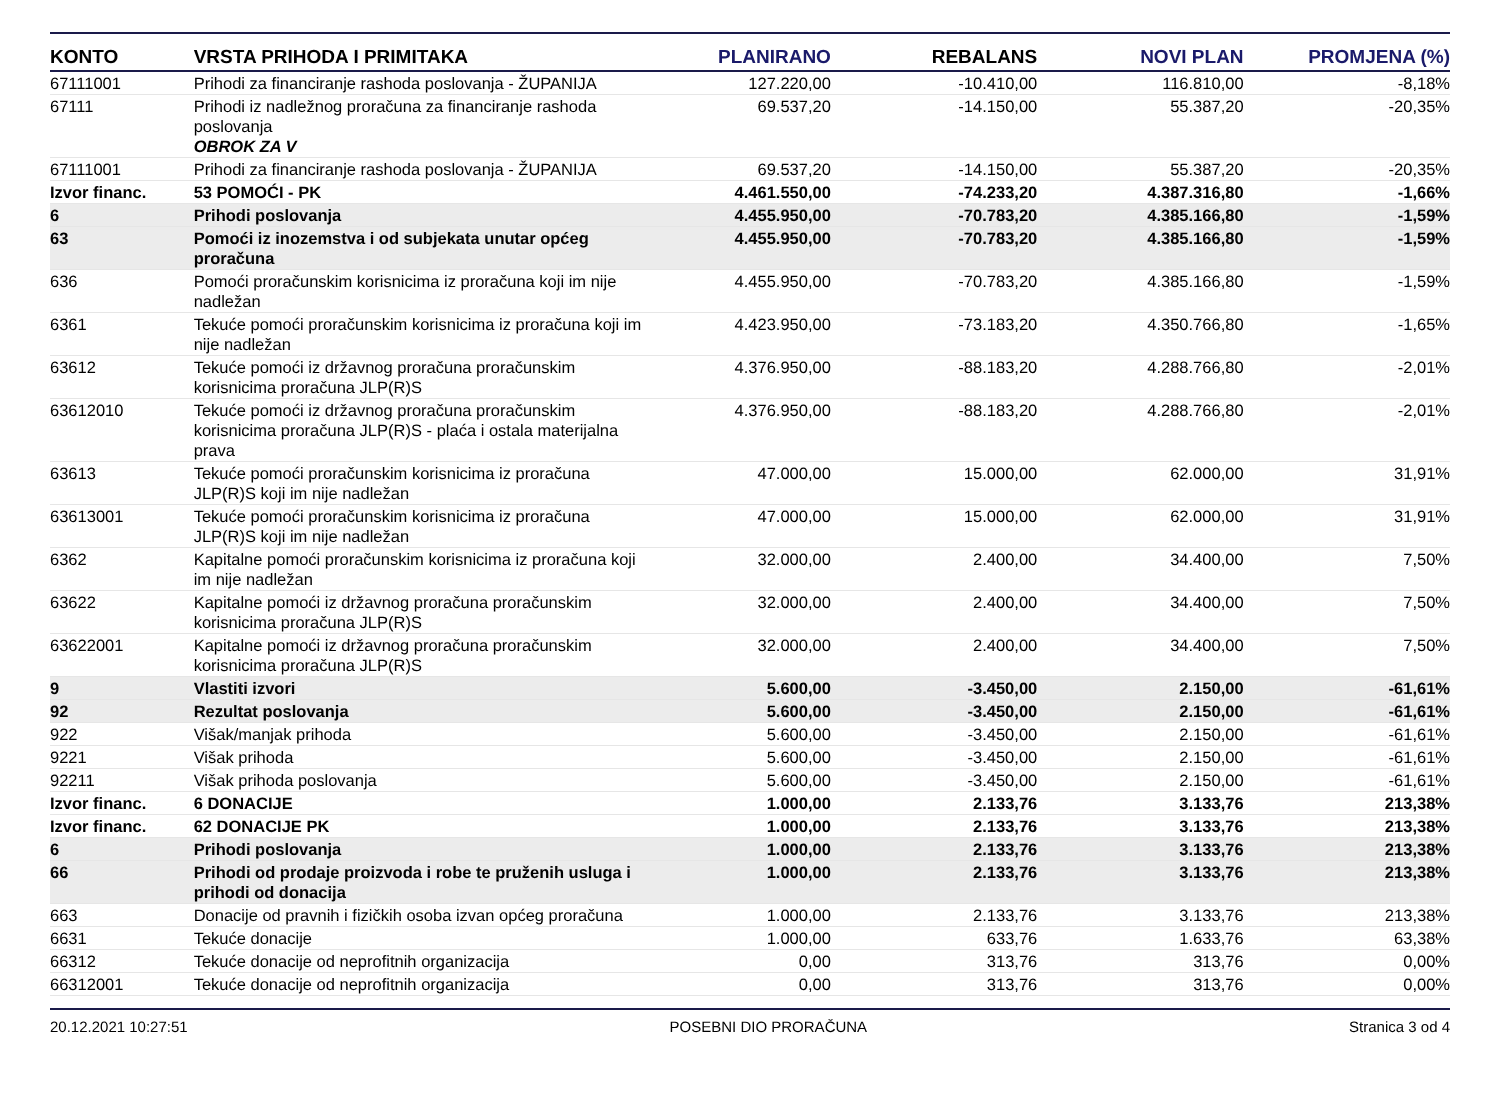| KONTO | VRSTA PRIHODA I PRIMITAKA | PLANIRANO | REBALANS | NOVI PLAN | PROMJENA (%) |
| --- | --- | --- | --- | --- | --- |
| 67111001 | Prihodi za financiranje rashoda poslovanja - ŽUPANIJA | 127.220,00 | -10.410,00 | 116.810,00 | -8,18% |
| 67111 | Prihodi iz nadležnog proračuna za financiranje rashoda poslovanja OBROK ZA V | 69.537,20 | -14.150,00 | 55.387,20 | -20,35% |
| 67111001 | Prihodi za financiranje rashoda poslovanja - ŽUPANIJA | 69.537,20 | -14.150,00 | 55.387,20 | -20,35% |
| Izvor financ. | 53 POMOĆI - PK | 4.461.550,00 | -74.233,20 | 4.387.316,80 | -1,66% |
| 6 | Prihodi poslovanja | 4.455.950,00 | -70.783,20 | 4.385.166,80 | -1,59% |
| 63 | Pomoći iz inozemstva i od subjekata unutar općeg proračuna | 4.455.950,00 | -70.783,20 | 4.385.166,80 | -1,59% |
| 636 | Pomoći proračunskim korisnicima iz proračuna koji im nije nadležan | 4.455.950,00 | -70.783,20 | 4.385.166,80 | -1,59% |
| 6361 | Tekuće pomoći proračunskim korisnicima iz proračuna koji im nije nadležan | 4.423.950,00 | -73.183,20 | 4.350.766,80 | -1,65% |
| 63612 | Tekuće pomoći iz državnog proračuna proračunskim korisnicima proračuna JLP(R)S | 4.376.950,00 | -88.183,20 | 4.288.766,80 | -2,01% |
| 63612010 | Tekuće pomoći iz državnog proračuna proračunskim korisnicima proračuna JLP(R)S - plaća i ostala materijalna prava | 4.376.950,00 | -88.183,20 | 4.288.766,80 | -2,01% |
| 63613 | Tekuće pomoći proračunskim korisnicima iz proračuna JLP(R)S koji im nije nadležan | 47.000,00 | 15.000,00 | 62.000,00 | 31,91% |
| 63613001 | Tekuće pomoći proračunskim korisnicima iz proračuna JLP(R)S koji im nije nadležan | 47.000,00 | 15.000,00 | 62.000,00 | 31,91% |
| 6362 | Kapitalne pomoći proračunskim korisnicima iz proračuna koji im nije nadležan | 32.000,00 | 2.400,00 | 34.400,00 | 7,50% |
| 63622 | Kapitalne pomoći iz državnog proračuna proračunskim korisnicima proračuna JLP(R)S | 32.000,00 | 2.400,00 | 34.400,00 | 7,50% |
| 63622001 | Kapitalne pomoći iz državnog proračuna proračunskim korisnicima proračuna JLP(R)S | 32.000,00 | 2.400,00 | 34.400,00 | 7,50% |
| 9 | Vlastiti izvori | 5.600,00 | -3.450,00 | 2.150,00 | -61,61% |
| 92 | Rezultat poslovanja | 5.600,00 | -3.450,00 | 2.150,00 | -61,61% |
| 922 | Višak/manjak prihoda | 5.600,00 | -3.450,00 | 2.150,00 | -61,61% |
| 9221 | Višak prihoda | 5.600,00 | -3.450,00 | 2.150,00 | -61,61% |
| 92211 | Višak prihoda poslovanja | 5.600,00 | -3.450,00 | 2.150,00 | -61,61% |
| Izvor financ. | 6 DONACIJE | 1.000,00 | 2.133,76 | 3.133,76 | 213,38% |
| Izvor financ. | 62 DONACIJE PK | 1.000,00 | 2.133,76 | 3.133,76 | 213,38% |
| 6 | Prihodi poslovanja | 1.000,00 | 2.133,76 | 3.133,76 | 213,38% |
| 66 | Prihodi od prodaje proizvoda i robe te pruženih usluga i prihodi od donacija | 1.000,00 | 2.133,76 | 3.133,76 | 213,38% |
| 663 | Donacije od pravnih i fizičkih osoba izvan općeg proračuna | 1.000,00 | 2.133,76 | 3.133,76 | 213,38% |
| 6631 | Tekuće donacije | 1.000,00 | 633,76 | 1.633,76 | 63,38% |
| 66312 | Tekuće donacije od neprofitnih organizacija | 0,00 | 313,76 | 313,76 | 0,00% |
| 66312001 | Tekuće donacije od neprofitnih organizacija | 0,00 | 313,76 | 313,76 | 0,00% |
20.12.2021 10:27:51 POSEBNI DIO PRORAČUNA Stranica 3 od 4